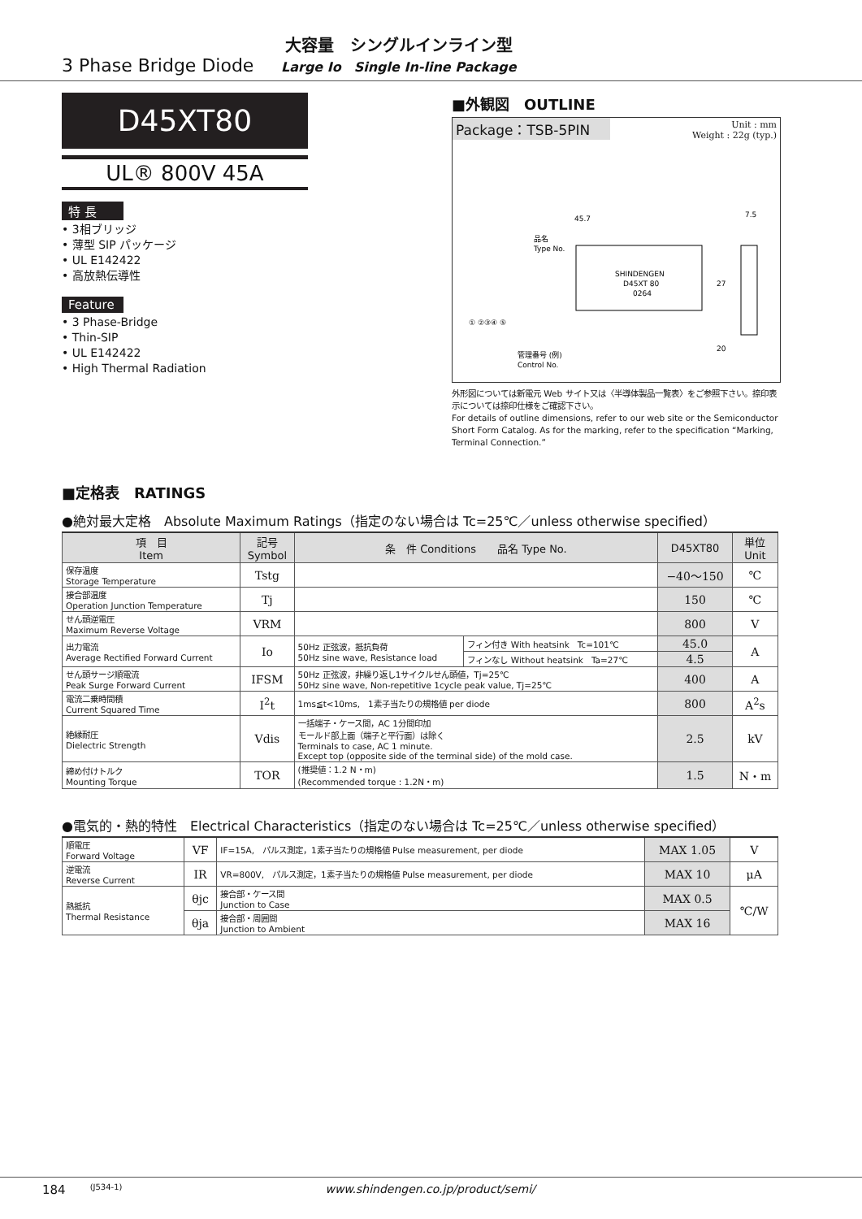3 Phase Bridge Diode
大容量　シングルインライン型
Large Io　Single In-line Package
D45XT80
UL® 800V 45A
特 長
• 3相ブリッジ
• 薄型 SIP パッケージ
• UL E142422
• 高放熱伝導性
Feature
• 3 Phase-Bridge
• Thin-SIP
• UL E142422
• High Thermal Radiation
■外観図　OUTLINE
Package：TSB-5PIN
Unit : mm
Weight : 22g (typ.)
45.7
27
20
7.5
品名
Type No.
SHINDENGEN
D45XT 80
0264
管理番号 (例)
Control No.
① ②③④ ⑤
外形図については新電元 Web サイト又は〈半導体製品一覧表〉をご参照下さい。捺印表示については捺印仕様をご確認下さい。
For details of outline dimensions, refer to our web site or the Semiconductor Short Form Catalog. As for the marking, refer to the specification “Marking, Terminal Connection.”
■定格表　RATINGS
●絶対最大定格　Absolute Maximum Ratings（指定のない場合は Tc=25℃／unless otherwise specified）
| 項 目 Item | 記号 Symbol | 条 件 Conditions 品名 Type No. | | D45XT80 | 単位 Unit |
| --- | --- | --- | --- | --- | --- |
| 保存温度 Storage Temperature | Tstg | | | −40〜150 | ℃ |
| 接合部温度 Operation Junction Temperature | Tj | | | 150 | ℃ |
| せん頭逆電圧 Maximum Reverse Voltage | VRM | | | 800 | V |
| 出力電流 Average Rectified Forward Current | Io | 50Hz 正弦波，抵抗負荷 50Hz sine wave, Resistance load | フィン付き With heatsink Tc=101℃ | 45.0 | A |
| | | | フィンなし Without heatsink Ta=27℃ | 4.5 | |
| せん頭サージ順電流 Peak Surge Forward Current | IFSM | 50Hz 正弦波，非繰り返し1サイクルせん頭値，Tj=25℃ 50Hz sine wave, Non-repetitive 1cycle peak value, Tj=25℃ | | 400 | A |
| 電流二乗時間積 Current Squared Time | I<sup>2</sup>t | 1ms≦t<10ms, 1素子当たりの規格値 per diode | | 800 | A<sup>2</sup>s |
| 絶縁耐圧 Dielectric Strength | Vdis | 一括端子・ケース間，AC 1分間印加 モールド部上面（端子と平行面）は除く Terminals to case, AC 1 minute. Except top (opposite side of the terminal side) of the mold case. | | 2.5 | kV |
| 締め付けトルク Mounting Torque | TOR | (推奨値：1.2 N・m) (Recommended torque : 1.2N・m) | | 1.5 | N・m |
●電気的・熱的特性　Electrical Characteristics（指定のない場合は Tc=25℃／unless otherwise specified）
| 順電圧 Forward Voltage | VF | IF=15A, パルス測定，1素子当たりの規格値 Pulse measurement, per diode | MAX 1.05 | V |
| 逆電流 Reverse Current | IR | VR=800V, パルス測定，1素子当たりの規格値 Pulse measurement, per diode | MAX 10 | μA |
| 熱抵抗 Thermal Resistance | θjc | 接合部・ケース間 Junction to Case | MAX 0.5 | ℃/W |
| | θja | 接合部・周囲間 Junction to Ambient | MAX 16 | |
184 (J534-1) www.shindengen.co.jp/product/semi/